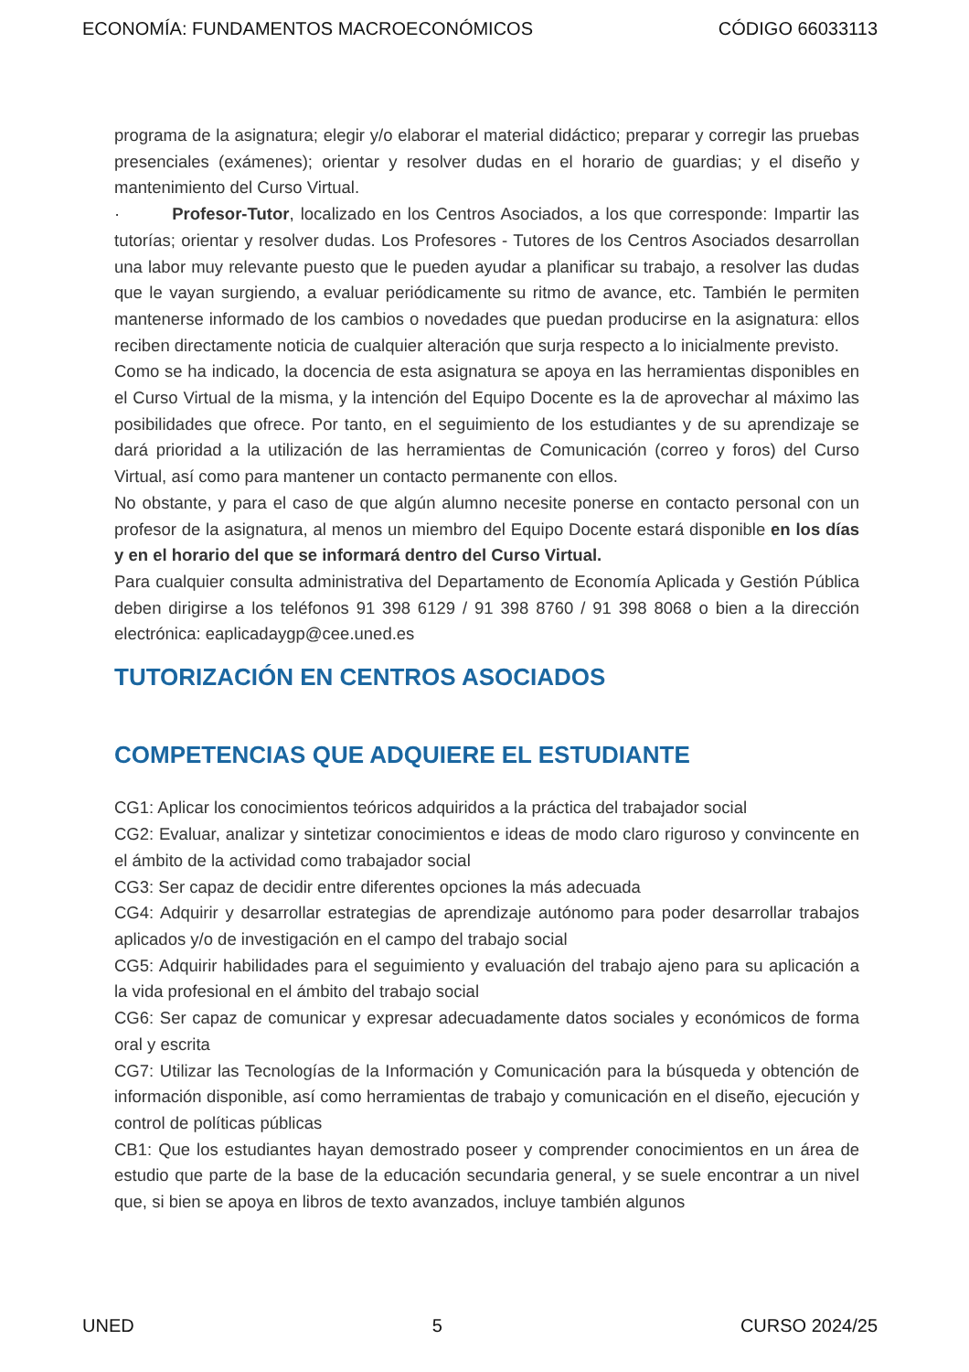ECONOMÍA: FUNDAMENTOS MACROECONÓMICOS CÓDIGO 66033113
programa de la asignatura; elegir y/o elaborar el material didáctico; preparar y corregir las pruebas presenciales (exámenes); orientar y resolver dudas en el horario de guardias; y el diseño y mantenimiento del Curso Virtual.
· Profesor-Tutor, localizado en los Centros Asociados, a los que corresponde: Impartir las tutorías; orientar y resolver dudas. Los Profesores - Tutores de los Centros Asociados desarrollan una labor muy relevante puesto que le pueden ayudar a planificar su trabajo, a resolver las dudas que le vayan surgiendo, a evaluar periódicamente su ritmo de avance, etc. También le permiten mantenerse informado de los cambios o novedades que puedan producirse en la asignatura: ellos reciben directamente noticia de cualquier alteración que surja respecto a lo inicialmente previsto.
Como se ha indicado, la docencia de esta asignatura se apoya en las herramientas disponibles en el Curso Virtual de la misma, y la intención del Equipo Docente es la de aprovechar al máximo las posibilidades que ofrece. Por tanto, en el seguimiento de los estudiantes y de su aprendizaje se dará prioridad a la utilización de las herramientas de Comunicación (correo y foros) del Curso Virtual, así como para mantener un contacto permanente con ellos.
No obstante, y para el caso de que algún alumno necesite ponerse en contacto personal con un profesor de la asignatura, al menos un miembro del Equipo Docente estará disponible en los días y en el horario del que se informará dentro del Curso Virtual.
Para cualquier consulta administrativa del Departamento de Economía Aplicada y Gestión Pública deben dirigirse a los teléfonos 91 398 6129 / 91 398 8760 / 91 398 8068 o bien a la dirección electrónica: eaplicadaygp@cee.uned.es
TUTORIZACIÓN EN CENTROS ASOCIADOS
COMPETENCIAS QUE ADQUIERE EL ESTUDIANTE
CG1: Aplicar los conocimientos teóricos adquiridos a la práctica del trabajador social
CG2: Evaluar, analizar y sintetizar conocimientos e ideas de modo claro riguroso y convincente en el ámbito de la actividad como trabajador social
CG3: Ser capaz de decidir entre diferentes opciones la más adecuada
CG4: Adquirir y desarrollar estrategias de aprendizaje autónomo para poder desarrollar trabajos aplicados y/o de investigación en el campo del trabajo social
CG5: Adquirir habilidades para el seguimiento y evaluación del trabajo ajeno para su aplicación a la vida profesional en el ámbito del trabajo social
CG6: Ser capaz de comunicar y expresar adecuadamente datos sociales y económicos de forma oral y escrita
CG7: Utilizar las Tecnologías de la Información y Comunicación para la búsqueda y obtención de información disponible, así como herramientas de trabajo y comunicación en el diseño, ejecución y control de políticas públicas
CB1: Que los estudiantes hayan demostrado poseer y comprender conocimientos en un área de estudio que parte de la base de la educación secundaria general, y se suele encontrar a un nivel que, si bien se apoya en libros de texto avanzados, incluye también algunos
UNED 5 CURSO 2024/25